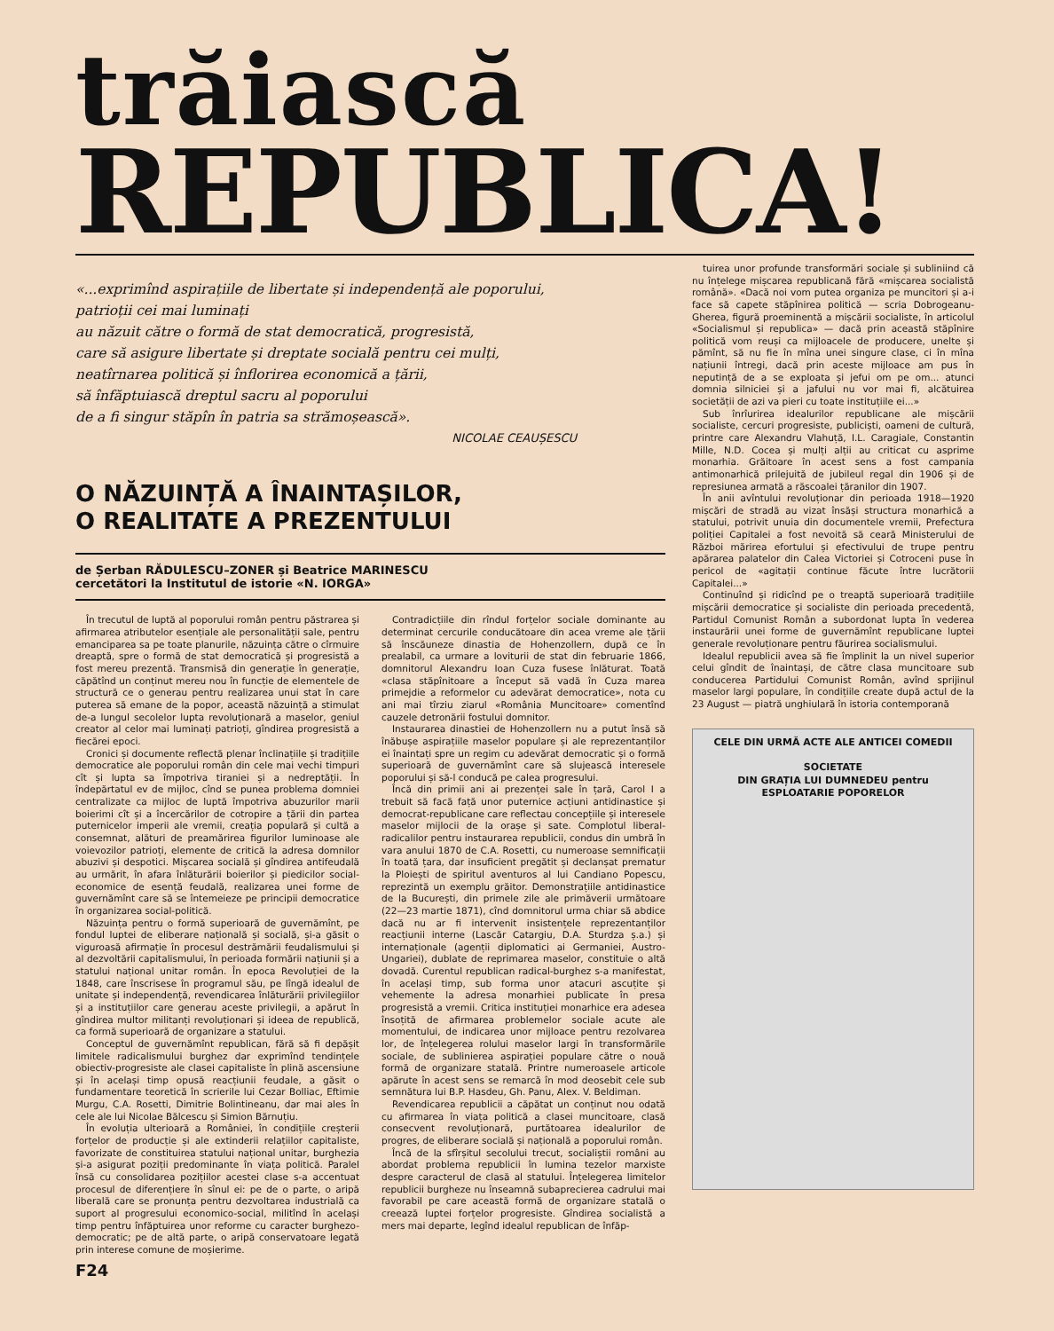trăiască
REPUBLICA!
«...exprimînd aspirațiile de libertate și independență ale poporului,
patrioții cei mai luminați
au năzuit către o formă de stat democratică, progresistă,
care să asigure libertate și dreptate socială pentru cei mulți,
neatîrnarea politică și înflorirea economică a țării,
să înfăptuiască dreptul sacru al poporului
de a fi singur stăpîn în patria sa strămoșească».
NICOLAE CEAUȘESCU
O NĂZUINȚĂ A ÎNAINTAȘILOR,
O REALITATE A PREZENTULUI
de Șerban RĂDULESCU–ZONER și Beatrice MARINESCU
cercetători la Institutul de istorie «N. IORGA»
În trecutul de luptă al poporului român pentru păstrarea și afirmarea atributelor esențiale ale personalității sale, pentru emanciparea sa pe toate planurile, năzuința către o cîrmuire dreaptă, spre o formă de stat democratică și progresistă a fost mereu prezentă. Transmisă din generație în generație, căpătînd un conținut mereu nou în funcție de elementele de structură ce o generau pentru realizarea unui stat în care puterea să emane de la popor, această năzuință a stimulat de-a lungul secolelor lupta revoluționară a maselor, geniul creator al celor mai luminați patrioți, gîndirea progresistă a fiecărei epoci.
Cronici și documente reflectă plenar înclinațiile și tradițiile democratice ale poporului român din cele mai vechi timpuri cît și lupta sa împotriva tiraniei și a nedreptății. În îndepărtatul ev de mijloc, cînd se punea problema domniei centralizate ca mijloc de luptă împotriva abuzurilor marii boierimi cît și a încercărilor de cotropire a țării din partea puternicelor imperii ale vremii, creația populară și cultă a consemnat, alături de preamărirea figurilor luminoase ale voievozilor patrioți, elemente de critică la adresa domnilor abuzivi și despotici. Mișcarea socială și gîndirea antifeudală au urmărit, în afara înlăturării boierilor și piedicilor social-economice de esență feudală, realizarea unei forme de guvernămînt care să se întemeieze pe principii democratice în organizarea social-politică.
Năzuința pentru o formă superioară de guvernămînt, pe fondul luptei de eliberare națională și socială, și-a găsit o viguroasă afirmație în procesul destrămării feudalismului și al dezvoltării capitalismului, în perioada formării națiunii și a statului național unitar român. În epoca Revoluției de la 1848, care înscrisese în programul său, pe lîngă idealul de unitate și independență, revendicarea înlăturării privilegiilor și a instituțiilor care generau aceste privilegii, a apărut în gîndirea multor militanți revoluționari și ideea de republică, ca formă superioară de organizare a statului.
Conceptul de guvernămînt republican, fără să fi depășit limitele radicalismului burghez dar exprimînd tendințele obiectiv-progresiste ale clasei capitaliste în plină ascensiune și în același timp opusă reacțiunii feudale, a găsit o fundamentare teoretică în scrierile lui Cezar Bolliac, Eftimie Murgu, C.A. Rosetti, Dimitrie Bolintineanu, dar mai ales în cele ale lui Nicolae Bălcescu și Simion Bărnuțiu.
În evoluția ulterioară a României, în condițiile creșterii forțelor de producție și ale extinderii relațiilor capitaliste, favorizate de constituirea statului național unitar, burghezia și-a asigurat poziții predominante în viața politică. Paralel însă cu consolidarea pozițiilor acestei clase s-a accentuat procesul de diferențiere în sînul ei: pe de o parte, o aripă liberală care se pronunța pentru dezvoltarea industrială ca suport al progresului economico-social, militînd în același timp pentru înfăptuirea unor reforme cu caracter burghezo-democratic; pe de altă parte, o aripă conservatoare legată prin interese comune de moșierime.
Contradicțiile din rîndul forțelor sociale dominante au determinat cercurile conducătoare din acea vreme ale țării să înscăuneze dinastia de Hohenzollern, după ce în prealabil, ca urmare a loviturii de stat din februarie 1866, domnitorul Alexandru Ioan Cuza fusese înlăturat. Toată «clasa stăpînitoare a început să vadă în Cuza marea primejdie a reformelor cu adevărat democratice», nota cu ani mai tîrziu ziarul «România Muncitoare» comentînd cauzele detronării fostului domnitor.
Instaurarea dinastiei de Hohenzollern nu a putut însă să înăbușe aspirațiile maselor populare și ale reprezentanților ei înaintați spre un regim cu adevărat democratic și o formă superioară de guvernămînt care să slujească interesele poporului și să-l conducă pe calea progresului.
Încă din primii ani ai prezenței sale în țară, Carol I a trebuit să facă față unor puternice acțiuni antidinastice și democrat-republicane care reflectau concepțiile și interesele maselor mijlocii de la orașe și sate. Complotul liberal-radicalilor pentru instaurarea republicii, condus din umbră în vara anului 1870 de C.A. Rosetti, cu numeroase semnificații în toată țara, dar insuficient pregătit și declanșat prematur la Ploiești de spiritul aventuros al lui Candiano Popescu, reprezintă un exemplu grăitor. Demonstrațiile antidinastice de la București, din primele zile ale primăverii următoare (22—23 martie 1871), cînd domnitorul urma chiar să abdice dacă nu ar fi intervenit insistențele reprezentanților reacțiunii interne (Lascăr Catargiu, D.A. Sturdza ș.a.) și internaționale (agenții diplomatici ai Germaniei, Austro-Ungariei), dublate de reprimarea maselor, constituie o altă dovadă. Curentul republican radical-burghez s-a manifestat, în același timp, sub forma unor atacuri ascuțite și vehemente la adresa monarhiei publicate în presa progresistă a vremii. Critica instituției monarhice era adesea însoțită de afirmarea problemelor sociale acute ale momentului, de indicarea unor mijloace pentru rezolvarea lor, de înțelegerea rolului maselor largi în transformările sociale, de sublinierea aspirației populare către o nouă formă de organizare statală. Printre numeroasele articole apărute în acest sens se remarcă în mod deosebit cele sub semnătura lui B.P. Hasdeu, Gh. Panu, Alex. V. Beldiman.
Revendicarea republicii a căpătat un conținut nou odată cu afirmarea în viața politică a clasei muncitoare, clasă consecvent revoluționară, purtătoarea idealurilor de progres, de eliberare socială și națională a poporului român.
Încă de la sfîrșitul secolului trecut, socialiștii români au abordat problema republicii în lumina tezelor marxiste despre caracterul de clasă al statului. Înțelegerea limitelor republicii burgheze nu înseamnă subaprecierea cadrului mai favorabil pe care această formă de organizare statală o creează luptei forțelor progresiste. Gîndirea socialistă a mers mai departe, legînd idealul republican de înfăp-
F24
tuirea unor profunde transformări sociale și subliniind că nu înțelege mișcarea republicană fără «mișcarea socialistă română». «Dacă noi vom putea organiza pe muncitori și a-i face să capete stăpînirea politică — scria Dobrogeanu-Gherea, figură proeminentă a mișcării socialiste, în articolul «Socialismul și republica» — dacă prin această stăpînire politică vom reuși ca mijloacele de producere, unelte și pămînt, să nu fie în mîna unei singure clase, ci în mîna națiunii întregi, dacă prin aceste mijloace am pus în neputință de a se exploata și jefui om pe om... atunci domnia silniciei și a jafului nu vor mai fi, alcătuirea societății de azi va pieri cu toate instituțiile ei...»
Sub înrîurirea idealurilor republicane ale mișcării socialiste, cercuri progresiste, publiciști, oameni de cultură, printre care Alexandru Vlahuță, I.L. Caragiale, Constantin Mille, N.D. Cocea și mulți alții au criticat cu asprime monarhia. Grăitoare în acest sens a fost campania antimonarhică prilejuită de jubileul regal din 1906 și de represiunea armată a răscoalei țăranilor din 1907.
În anii avîntului revoluționar din perioada 1918—1920 mișcări de stradă au vizat însăși structura monarhică a statului, potrivit unuia din documentele vremii, Prefectura poliției Capitalei a fost nevoită să ceară Ministerului de Război mărirea efortului și efectivului de trupe pentru apărarea palatelor din Calea Victoriei și Cotroceni puse în pericol de «agitații continue făcute între lucrătorii Capitalei...»
Continuînd și ridicînd pe o treaptă superioară tradițiile mișcării democratice și socialiste din perioada precedentă, Partidul Comunist Român a subordonat lupta în vederea instaurării unei forme de guvernămînt republicane luptei generale revoluționare pentru făurirea socialismului.
Idealul republicii avea să fie împlinit la un nivel superior celui gîndit de înaintași, de către clasa muncitoare sub conducerea Partidului Comunist Român, avînd sprijinul maselor largi populare, în condițiile create după actul de la 23 August — piatră unghiulară în istoria contemporană
CELE DIN URMĂ ACTE ALE ANTICEI COMEDII
SOCIETATE
DIN GRAȚIA LUI DUMNEDEU pentru
ESPLOATARIE POPORELOR